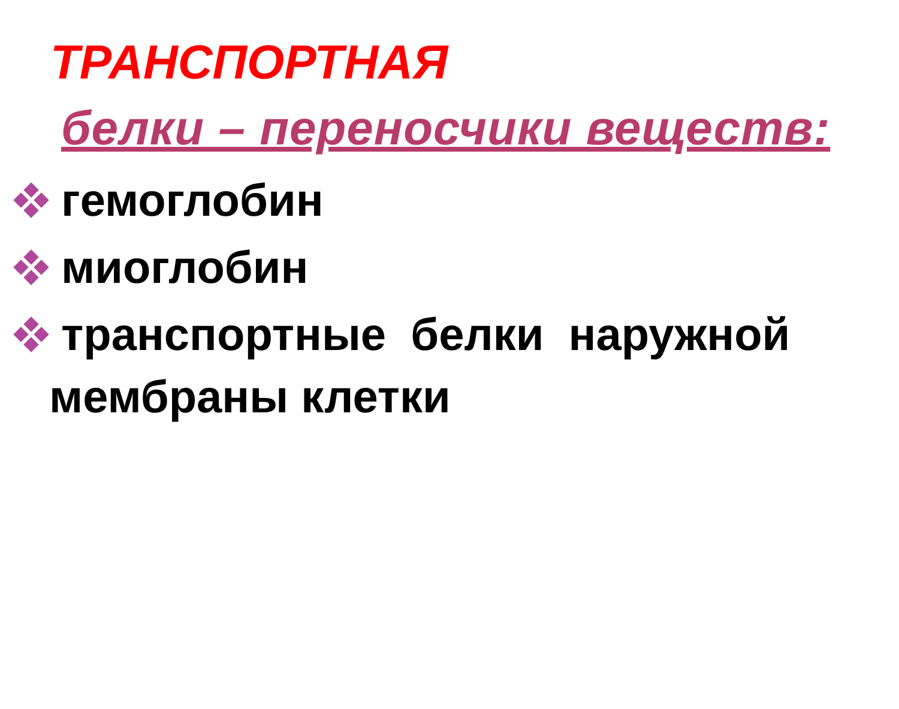ТРАНСПОРТНАЯ
белки – переносчики веществ:
гемоглобин
миоглобин
транспортные белки наружной
мембраны клетки